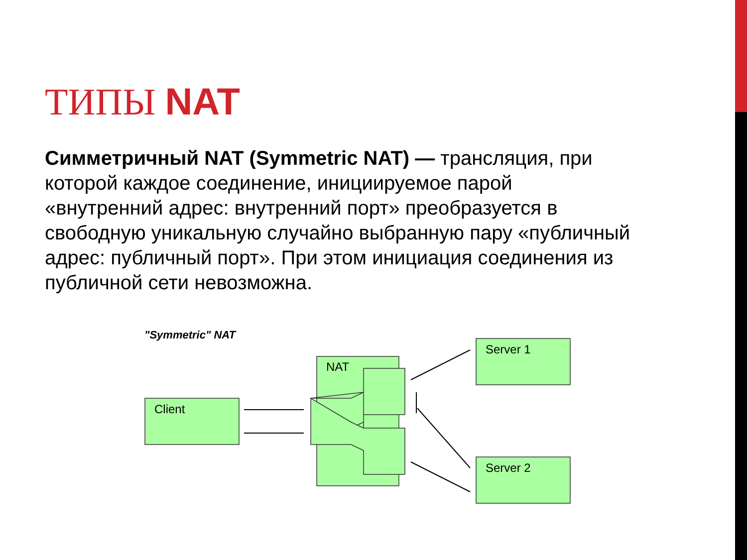ТИПЫ NAT
Симметричный NAT (Symmetric NAT) — трансляция, при которой каждое соединение, инициируемое парой «внутренний адрес: внутренний порт» преобразуется в свободную уникальную случайно выбранную пару «публичный адрес: публичный порт». При этом инициация соединения из публичной сети невозможна.
"Symmetric" NAT
Client
NAT
Server 1
Server 2